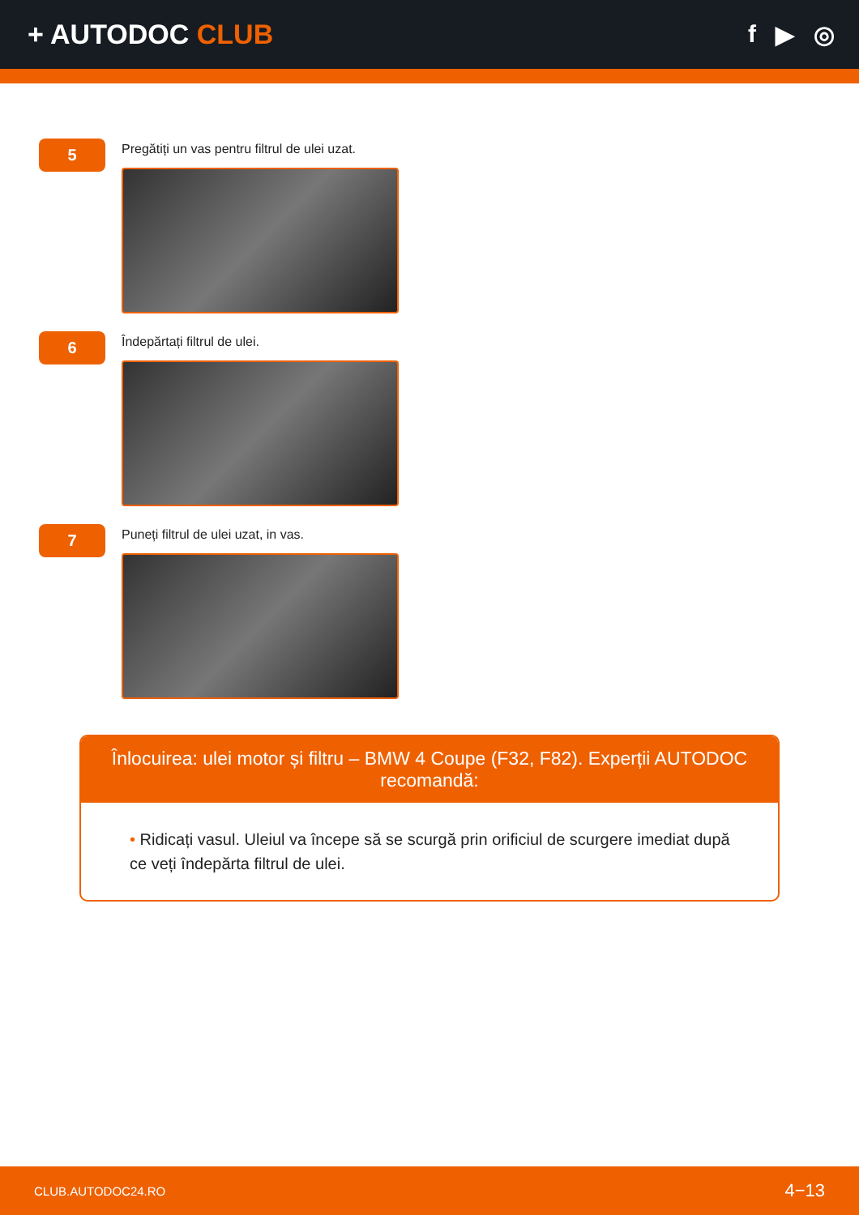+ AUTODOC CLUB f ▶ ◎
5
Pregătiți un vas pentru filtrul de ulei uzat.
6
Îndepărtați filtrul de ulei.
7
Puneți filtrul de ulei uzat, in vas.
Înlocuirea: ulei motor și filtru – BMW 4 Coupe (F32, F82). Experții AUTODOC recomandă:
• Ridicați vasul. Uleiul va începe să se scurgă prin orificiul de scurgere imediat după ce veți îndepărta filtrul de ulei.
CLUB.AUTODOC24.RO 4−13